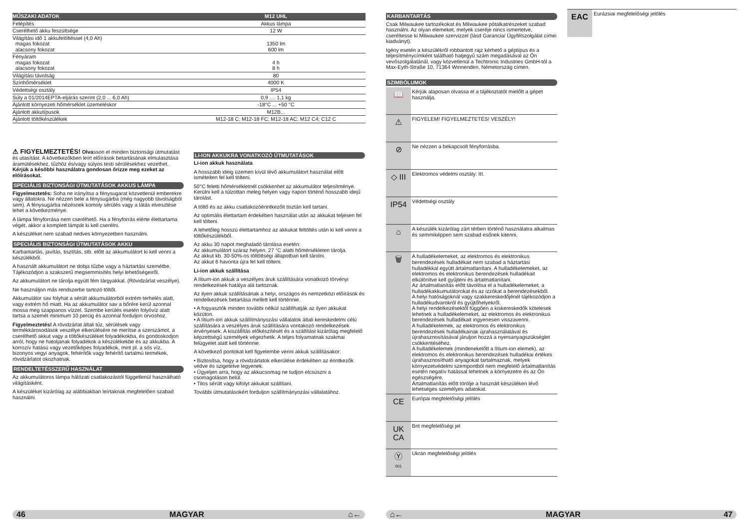| MŰSZAKI ADATOK | M12 UHL |
| --- | --- |
| Felépítés | Akkus lámpa |
| Cserélhető akku feszültsége | 12 W |
| Világítási idő 1 akkufelöltéssel (4,0 Ah) magas fokozat alacsony fokozat | 1350 lm 600 lm |
| Fényáram magas fokozat alacsony fokozat | 4 h 8 h |
| Világítási távolság | 80 |
| Színhőmérséklet | 4000 K |
| Védettségi osztály | IP54 |
| Súly a 01/2014EPTA-eljárás szerint (2,0 ... 6,0 Ah) | 0,9 .... 1,1 kg |
| Ajánlott környezeti hőmérséklet üzemeléskor | -18°C ... +50 °C |
| Ajánlott akkutípusok | M12B... |
| Ajánlott töltőkészülékek | M12-18 C; M12-18 FC; M12-18 AC; M12 C4; C12 C |
⚠ FIGYELMEZTETÉS! Olvasson el minden biztonsági útmutatást és utasítást. A következőkben leírt előírások betartásának elmulasztása áramütésekhez, tűzhöz és/vagy súlyos testi sérülésekhez vezethet.
Kérjük a későbbi használatra gondosan őrizze meg ezeket az előírásokat.
SPECIÁLIS BIZTONSÁGI ÚTMUTATÁSOK AKKUS LÁMPA
Figyelmeztetés: Soha ne irányítsa a fénysugarat közvetlenül emberekre vagy állatokra. Ne nézzen bele a fénysugárba (még nagyobb távolságból sem). A fénysugárba nézésnek komoly sérülés vagy a látás elvesztése lehet a következménye.
A lámpa fényforrása nem cserélhető. Ha a fényforrás elérte élettartama végét, akkor a komplett lámpát ki kell cserélni.
A készüléket nem szabad nedves környezetben használni.
SPECIÁLIS BIZTONSÁGI ÚTMUTATÁSOK AKKU
Karbantartás, javítás, tisztítás, stb. előtt az akkumulátort ki kell venni a készülékből.
A használt akkumulátort ne dobja tűzbe vagy a háztartási szemétbe. Tájékozódjon a szakszerű megsemmisítés helyi lehetőségeiről.
Az akkumulátort ne tárolja együtt fém tárgyakkal. (Rövidzárlat veszélye).
Ne használjon más rendszerbe tartozó töltőt.
Akkumulátor sav folyhat a sérült akkumulátorból extrém terhelés alatt, vagy extrém hő miatt. Ha az akkumulátor sav a bőrére kerül azonnal mossa meg szappanos vízzel. Szembe kerülés esetén folyóvíz alatt tartsa a szemét minimum 10 percig és azonnal forduljon orvoshoz.
Figyelmeztetés! A rövidzárlat általi tűz, sérülések vagy termékkárosodások veszélye elkerülésére ne merítse a szerszámot, a cserélhető akkut vagy a töltőkészüléket folyadékokba, és gondoskodjon arról, hogy ne hatoljanak folyadékok a készülékekbe és az akkukba. A korrozív hatású vagy vezetőképes folyadékok, mint pl. a sós víz, bizonyos vegyi anyagok, fehérítők vagy fehérítő tartalmú termékek, rövidzárlatot okozhatnak.
RENDELTETÉSSZERŰ HASZNÁLAT
Az akkumulátoros lámpa hálózati csatlakozástól függetlenül használható világításként.
A készüléket kizárólag az alábbiakban leírtaknak megfelelően szabad használni.
LI-ION AKKUKRA VONATKOZÓ ÚTMUTATÁSOK
Li-ion akkuk használata
A hosszabb ideig üzemen kívül lévő akkumulátort használat előtt ismételten fel kell tölteni.
50°C feletti hőmérsékletnél csökkenhet az akkumulátor teljesítménye. Kerülni kell a túlzottan meleg helyen vagy napon történő hosszabb idejű tárolást.
A töltő és az akku csatlakozóérintkezőit tisztán kell tartani.
Az optimális élettartam érdekében használat után az akkukat teljesen fel kell tölteni.
A lehetőleg hosszú élettartamhoz az akkukat feltöltés után ki kell venni a töltőkészülékből.
Az akku 30 napot meghaladó tárolása esetén:
Az akkumulátort száraz helyen, 27 °C alatti hőmérsékleten tárolja.
Az akkut kb. 30-50%-os töltöttségi állapotban kell tárolni.
Az akkut 6 havonta újra fel kell tölteni.
Li-ion akkuk szállítása
A lítium-ion akkuk a veszélyes áruk szállítására vonatkozó törvényi rendelkezések hatálya alá tartoznak.
Az ilyen akkuk szállításának a helyi, országos és nemzetközi előírások és rendelkezések betartása mellett kell történnie.
• A fogyasztók minden további nélkül szállíthatják az ilyen akkukat közúton.
• A lítium-ion akkuk szállítmányozási vállalatok általi kereskedelmi célú szállítására a veszélyes áruk szállítására vontakozó rendelkezések érvényesek. A kiszállítás előkészítését és a szállítást kizárólag megfelelő képzettségű személyek végezhetik. A teljes folyamatnak szakmai felügyelet alatt kell történnie.
A következő pontokat kell figyelembe venni akkuk szállításakor:
• Biztosítsa, hogy a rövidzárlatok elkerülése érdekében az érintkezők védve és szigetelve legyenek.
• Ügyeljen arra, hogy az akkucsomag ne tudjon elcsúszni a csomagoláson belül.
• Tilos sérült vagy kifolyt akkukat szállítani.
További útmutatásokért forduljon szállítmányozási vállalatához.
46 MAGYAR ⌂←
KARBANTARTÁS
Csak Milwaukee tartozékokat és Milwaukee pótalkatrészeket szabad használni. Az olyan elemeket, melyek cseréje nincs ismertetve, cseréltesse ki Milwaukee szervizzel (lásd Garancia/ Ügyfélszolgálat címei kiadványt).
Igény esetén a készülékről robbantott rajz kérhető a géptípus és a teljesítménycímként található hatjegyű szám megadásával az Ön vevőszolgálatánál, vagy közvetlenül a Techtronic Industries GmbH-tól a Max-Eyth-Straße 10, 71364 Winnenden, Németország címen.
SZIMBÓLUMOK
📖
Kérjük alaposan olvassa el a tájékoztatót mielőtt a gépet használja.
⚠
FIGYELEM! FIGYELMEZTETÉS! VESZÉLY!
⊘
Ne nézzen a bekapcsolt fényforrásba.
◇ III
Elektromos védelmi osztály: III.
IP54
Védettségi osztály
⌂
A készülék kizárólag zárt térben történő használatra alkalmas és semmiképpen sem szabad esőnek kitenni.
🗑
A hulladékelemeket, az elektromos és elektronikus berendezések hulladékait nem szabad a háztartási hulladékkal együtt ártalmatlanítani. A hulladékelemeket, az elektromos és elektronikus berendezések hulladékait elkülönítve kell gyűjteni és ártalmatlanítani.
Az ártalmatlanítás előtt távolítsa el a hulladékelemeket, a hulladékakkumulátorokat és az izzókat a berendezésekből.
A helyi hatóságoknál vagy szakkereskedőjénél tájékozódjon a hulladékudvarokról és gyűjtőhelyekről.
A helyi rendelkezésektől függően a kiskereskedők kötelesek lehetnek a hulladékelemeket, az elektromos és elektronikus berendezések hulladékait ingyenesen visszavenni.
A hulladékelemek, az elektromos és elektronikus berendezések hulladékainak újrahasználatával és újrahasznosításával járuljon hozzá a nyersanyagszükséglet csökkentéséhez.
A hulladékelemek (mindenekelőtt a lítium-ion elemek), az elektromos és elektronikus berendezések hulladékai értékes újrahasznosítható anyagokat tartalmaznak, melyek környezetvédelmi szempontból nem megfelelő ártalmatlanítás esetén negatív hatással lehetnek a környezetre és az Ön egészségére.
Ártalmatlanítás előtt törölje a használt készüléken lévő lehetséges személyes adatokat.
CE
Európai megfelelőségi jelölés
UK
CA
Brit megfelelőségi jel
Ⓨ
001
Ukrán megfelelőségi jelölés
EAC
Eurázsiai megfelelőségi jelölés
⌂← MAGYAR 47